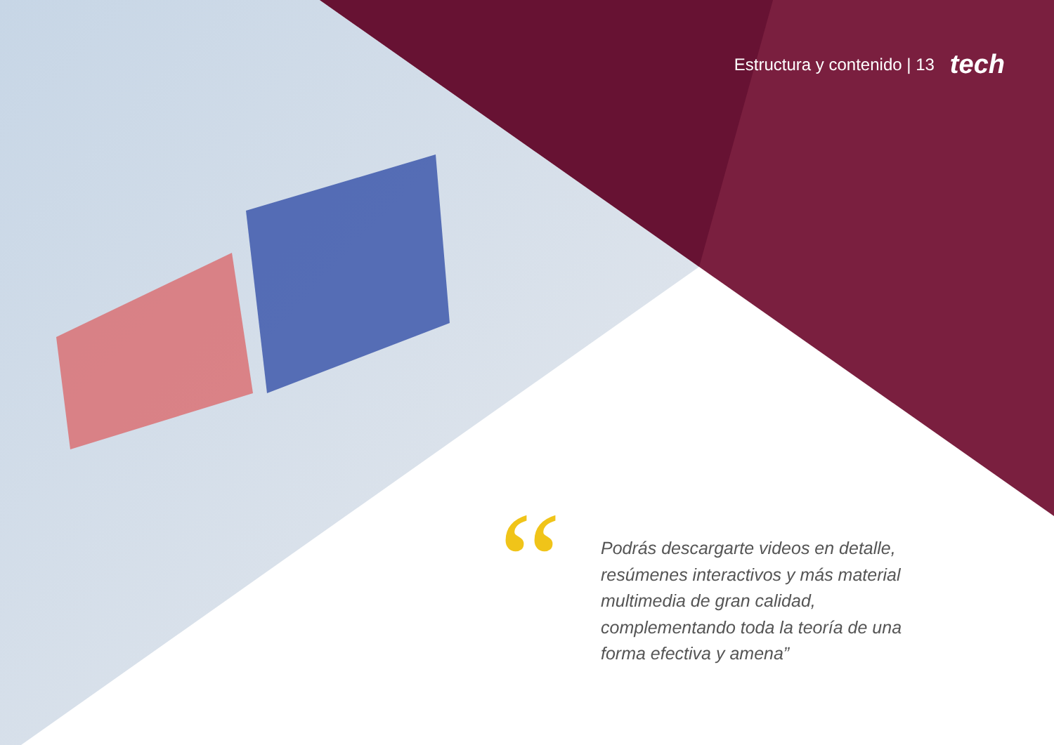Estructura y contenido | 13 tech
“
Podrás descargarte videos en detalle, resúmenes interactivos y más material multimedia de gran calidad, complementando toda la teoría de una forma efectiva y amena”